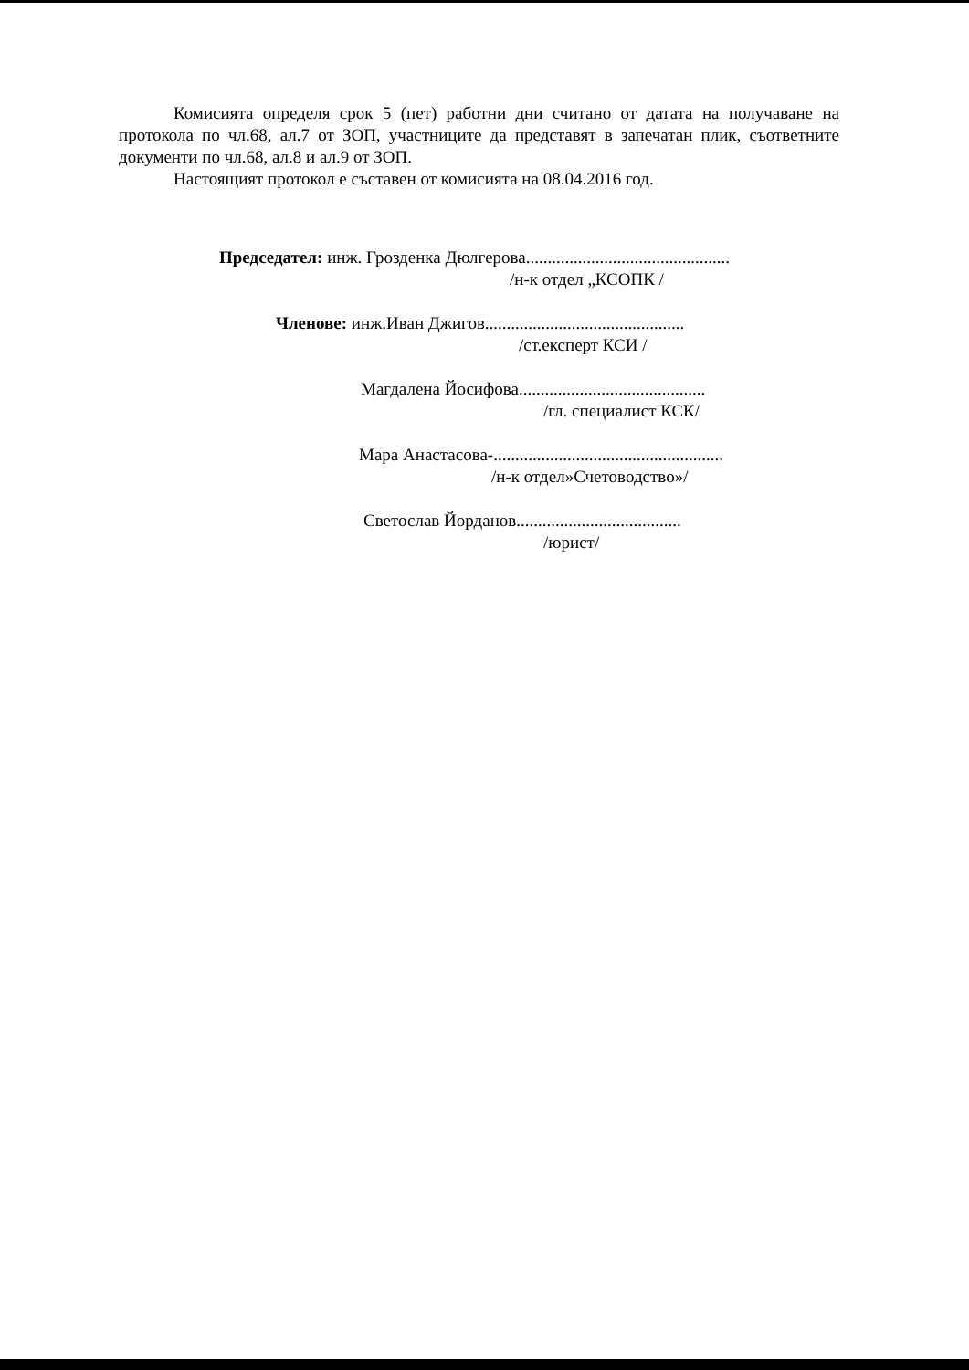Комисията определя срок 5 (пет) работни дни считано от датата на получаване на протокола по чл.68, ал.7 от ЗОП, участниците да представят в запечатан плик, съответните документи по чл.68, ал.8 и ал.9 от ЗОП.
Настоящият протокол е съставен от комисията на 08.04.2016 год.
Председател: инж. Грозденка Дюлгерова...............................................
/н-к отдел „КСОПК /
Членове: инж.Иван Джигов..............................................
/ст.експерт КСИ /
Магдалена Йосифова...........................................
/гл. специалист КСК/
Мара Анастасова-.....................................................
/н-к отдел»Счетоводство»/
Светослав Йорданов......................................
/юрист/